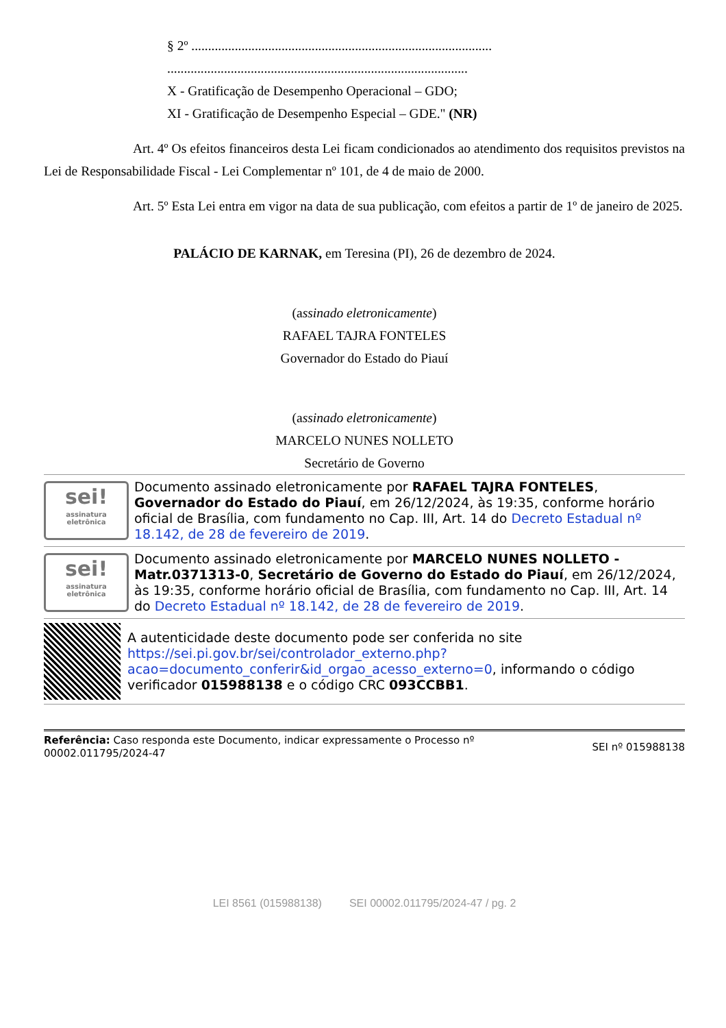§ 2º ..........................................................................................
..........................................................................................
X - Gratificação de Desempenho Operacional – GDO;
XI - Gratificação de Desempenho Especial – GDE." (NR)
Art. 4º Os efeitos financeiros desta Lei ficam condicionados ao atendimento dos requisitos previstos na Lei de Responsabilidade Fiscal - Lei Complementar nº 101, de 4 de maio de 2000.
Art. 5º Esta Lei entra em vigor na data de sua publicação, com efeitos a partir de 1º de janeiro de 2025.
PALÁCIO DE KARNAK, em Teresina (PI), 26 de dezembro de 2024.
(assinado eletronicamente)
RAFAEL TAJRA FONTELES
Governador do Estado do Piauí
(assinado eletronicamente)
MARCELO NUNES NOLLETO
Secretário de Governo
sei!
assinatura eletrônica
Documento assinado eletronicamente por RAFAEL TAJRA FONTELES, Governador do Estado do Piauí, em 26/12/2024, às 19:35, conforme horário oficial de Brasília, com fundamento no Cap. III, Art. 14 do Decreto Estadual nº 18.142, de 28 de fevereiro de 2019.
sei!
assinatura eletrônica
Documento assinado eletronicamente por MARCELO NUNES NOLLETO - Matr.0371313-0, Secretário de Governo do Estado do Piauí, em 26/12/2024, às 19:35, conforme horário oficial de Brasília, com fundamento no Cap. III, Art. 14 do Decreto Estadual nº 18.142, de 28 de fevereiro de 2019.
A autenticidade deste documento pode ser conferida no site https://sei.pi.gov.br/sei/controlador_externo.php?acao=documento_conferir&id_orgao_acesso_externo=0, informando o código verificador 015988138 e o código CRC 093CCBB1.
Referência: Caso responda este Documento, indicar expressamente o Processo nº
00002.011795/2024-47
SEI nº 015988138
LEI 8561 (015988138) SEI 00002.011795/2024-47 / pg. 2